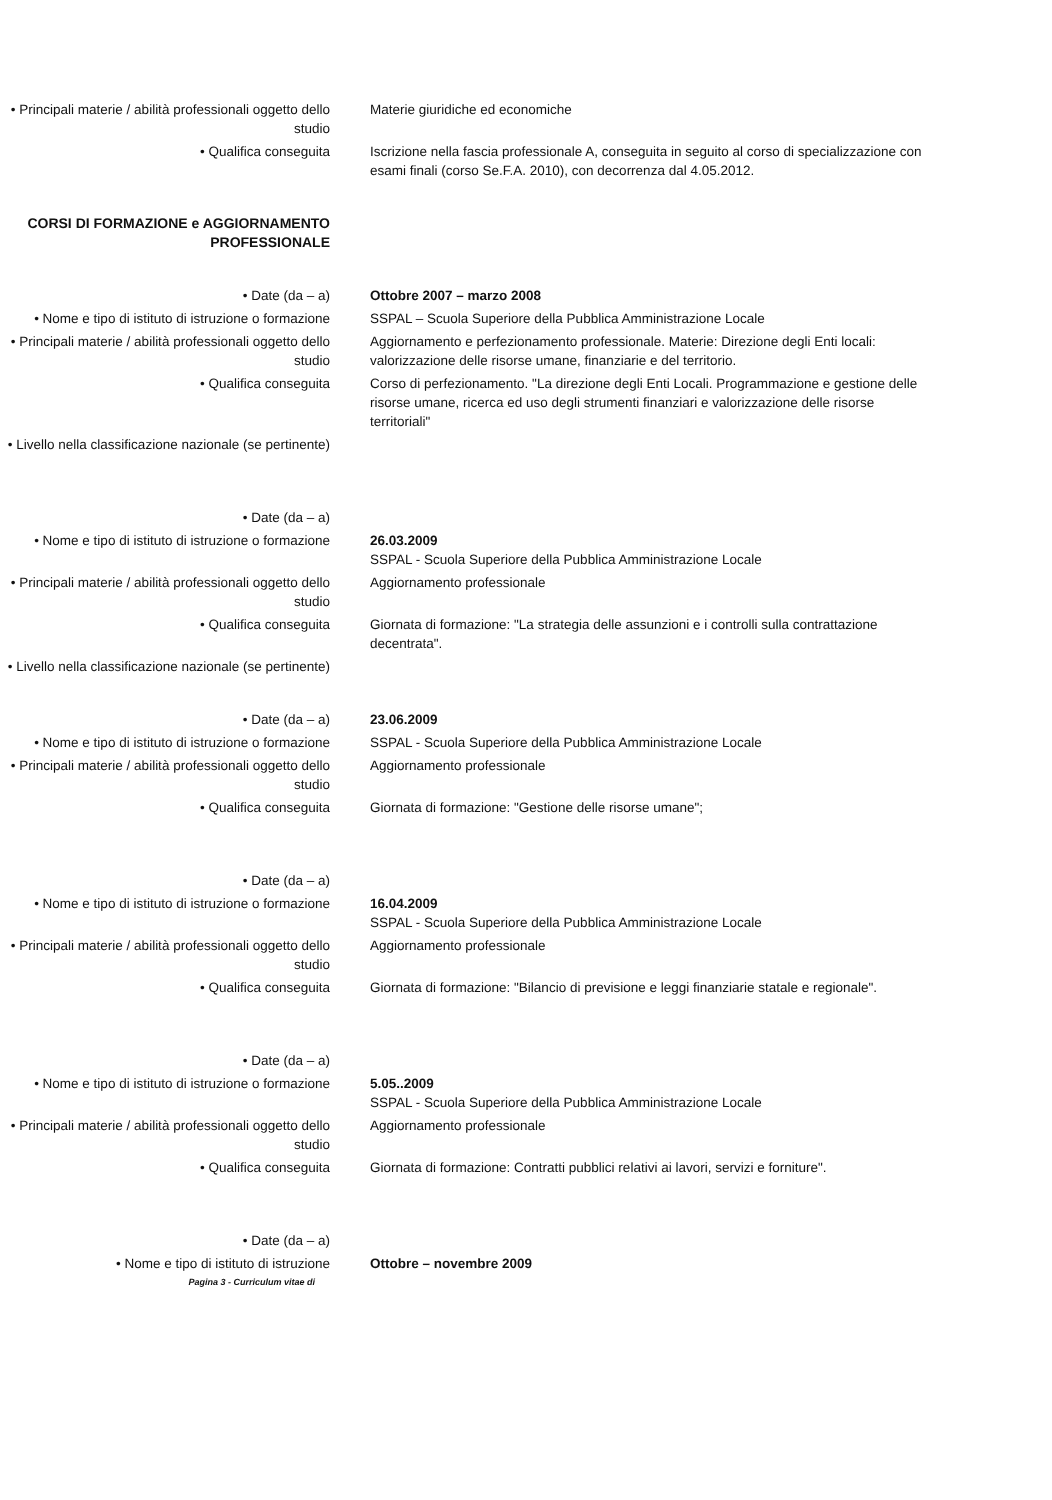• Principali materie / abilità professionali oggetto dello studio
Materie giuridiche ed economiche
• Qualifica conseguita Iscrizione nella fascia professionale A, conseguita in seguito al corso di specializzazione con esami finali (corso Se.F.A. 2010), con decorrenza dal 4.05.2012.
CORSI DI FORMAZIONE e AGGIORNAMENTO PROFESSIONALE
• Date (da – a) Ottobre 2007 – marzo 2008
• Nome e tipo di istituto di istruzione o formazione
SSPAL – Scuola Superiore della Pubblica Amministrazione Locale
• Principali materie / abilità professionali oggetto dello studio
Aggiornamento e perfezionamento professionale. Materie: Direzione degli Enti locali: valorizzazione delle risorse umane, finanziarie e del territorio.
• Qualifica conseguita Corso di perfezionamento. "La direzione degli Enti Locali. Programmazione e gestione delle risorse umane, ricerca ed uso degli strumenti finanziari e valorizzazione delle risorse territoriali"
• Livello nella classificazione nazionale (se pertinente)
• Date (da – a)
• Nome e tipo di istituto di istruzione o formazione
26.03.2009
SSPAL - Scuola Superiore della Pubblica Amministrazione Locale
• Principali materie / abilità professionali oggetto dello studio
Aggiornamento professionale
• Qualifica conseguita Giornata di formazione: "La strategia delle assunzioni e i controlli sulla contrattazione decentrata".
• Livello nella classificazione nazionale (se pertinente)
• Date (da – a) 23.06.2009
• Nome e tipo di istituto di istruzione o formazione
SSPAL - Scuola Superiore della Pubblica Amministrazione Locale
• Principali materie / abilità professionali oggetto dello studio
Aggiornamento professionale
• Qualifica conseguita Giornata di formazione: "Gestione delle risorse umane";
• Date (da – a)
• Nome e tipo di istituto di istruzione o formazione
16.04.2009
SSPAL - Scuola Superiore della Pubblica Amministrazione Locale
• Principali materie / abilità professionali oggetto dello studio
Aggiornamento professionale
• Qualifica conseguita Giornata di formazione: "Bilancio di previsione e leggi finanziarie statale e regionale".
• Date (da – a)
• Nome e tipo di istituto di istruzione o formazione
5.05..2009
SSPAL - Scuola Superiore della Pubblica Amministrazione Locale
• Principali materie / abilità professionali oggetto dello studio
Aggiornamento professionale
• Qualifica conseguita Giornata di formazione: Contratti pubblici relativi ai lavori, servizi e forniture".
• Date (da – a)
• Nome e tipo di istituto di istruzione Ottobre – novembre 2009
Pagina 3 - Curriculum vitae di